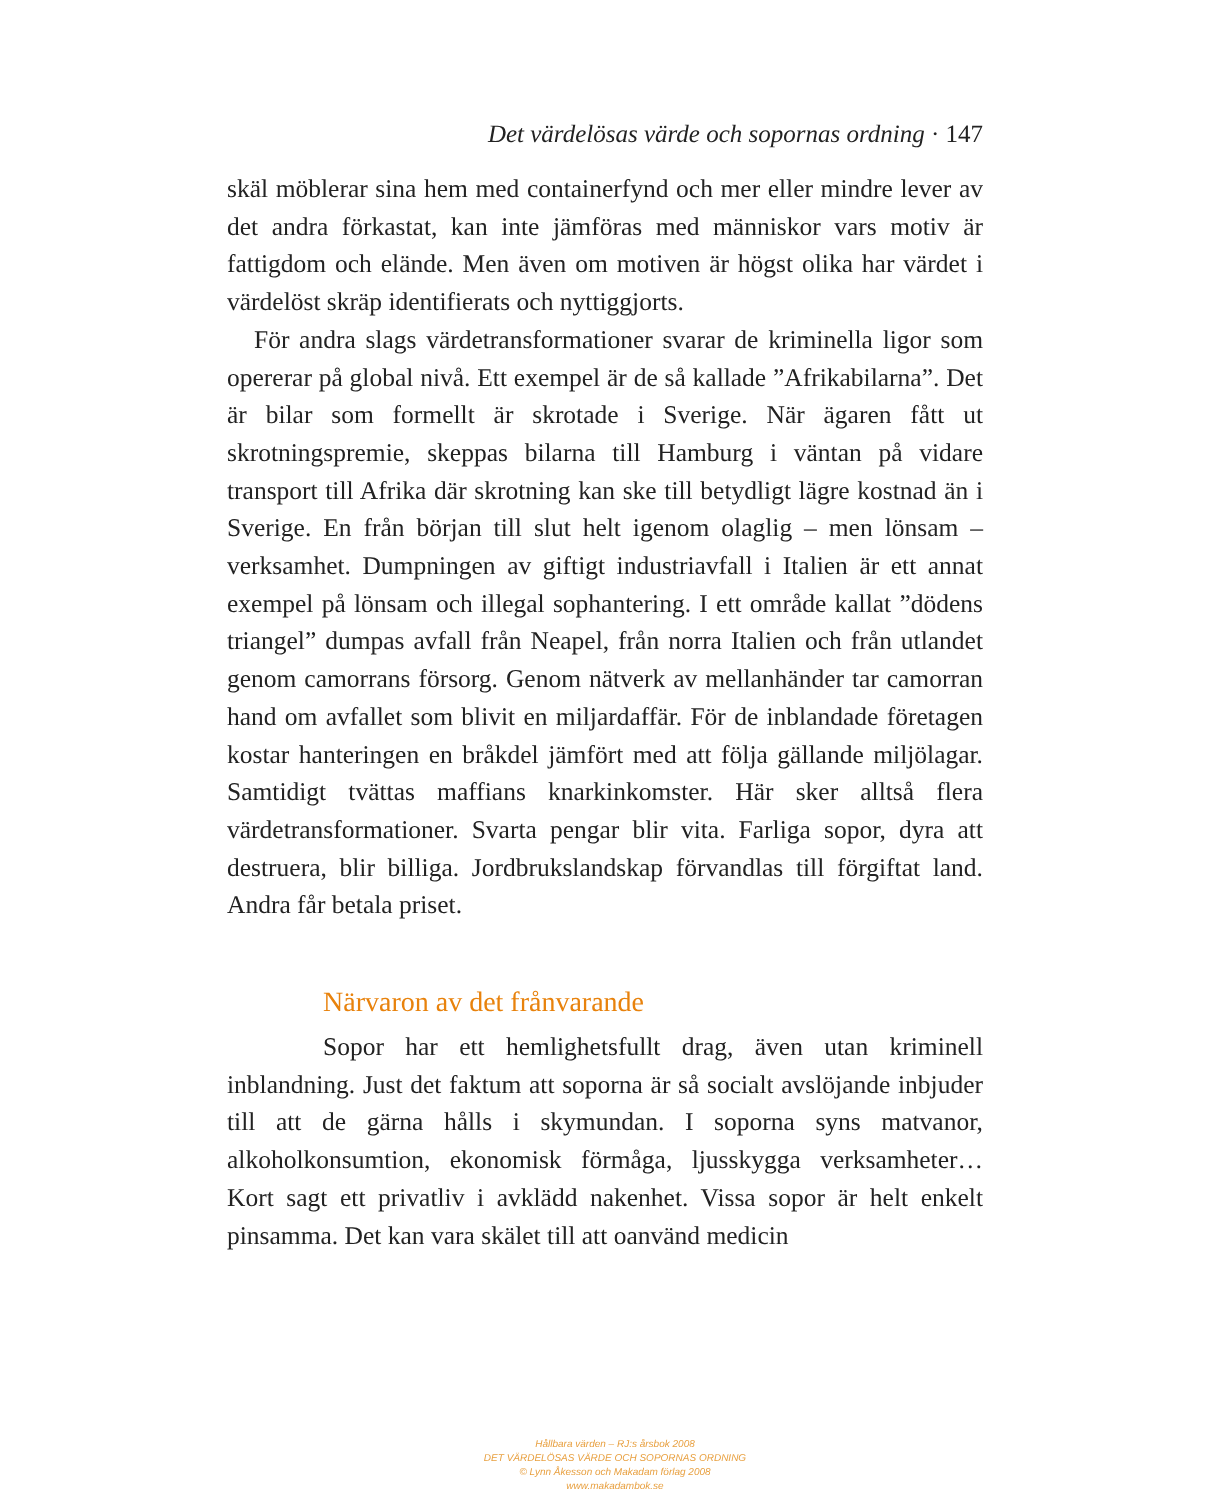Det värdelösas värde och sopornas ordning · 147
skäl möblerar sina hem med containerfynd och mer eller mindre lever av det andra förkastat, kan inte jämföras med människor vars motiv är fattigdom och elände. Men även om motiven är högst olika har värdet i värdelöst skräp identifierats och nyttiggjorts.
För andra slags värdetransformationer svarar de kriminella ligor som opererar på global nivå. Ett exempel är de så kallade ”Afrika­bilarna”. Det är bilar som formellt är skrotade i Sverige. När ägaren fått ut skrotningspremie, skeppas bilarna till Hamburg i väntan på vidare transport till Afrika där skrotning kan ske till betydligt lägre kostnad än i Sverige. En från början till slut helt igenom olaglig – men lönsam – verksamhet. Dumpningen av giftigt industriavfall i Italien är ett annat exempel på lönsam och illegal sophantering. I ett område kallat ”dödens triangel” dumpas avfall från Neapel, från norra Italien och från utlandet genom camorrans försorg. Genom nätverk av mellanhänder tar camorran hand om avfallet som blivit en miljardaffär. För de inblandade företagen kostar hanteringen en bråkdel jämfört med att följa gällande miljölagar. Samtidigt tvättas maffians knarkinkomster. Här sker alltså flera värdetransformatio­ner. Svarta pengar blir vita. Farliga sopor, dyra att destruera, blir billiga. Jordbrukslandskap förvandlas till förgiftat land. Andra får betala priset.
Närvaron av det frånvarande
Sopor har ett hemlighetsfullt drag, även utan kriminell inblandning. Just det faktum att soporna är så socialt avslöjande inbjuder till att de gärna hålls i skymundan. I soporna syns mat­vanor, alkoholkonsumtion, ekonomisk förmåga, ljusskygga verk­samheter… Kort sagt ett privatliv i avklädd nakenhet. Vissa sopor är helt enkelt pinsamma. Det kan vara skälet till att oanvänd medicin
Hållbara värden – RJ:s årsbok 2008
DET VÄRDELÖSAS VÄRDE OCH SOPORNAS ORDNING
© Lynn Åkesson och Makadam förlag 2008
www.makadambok.se